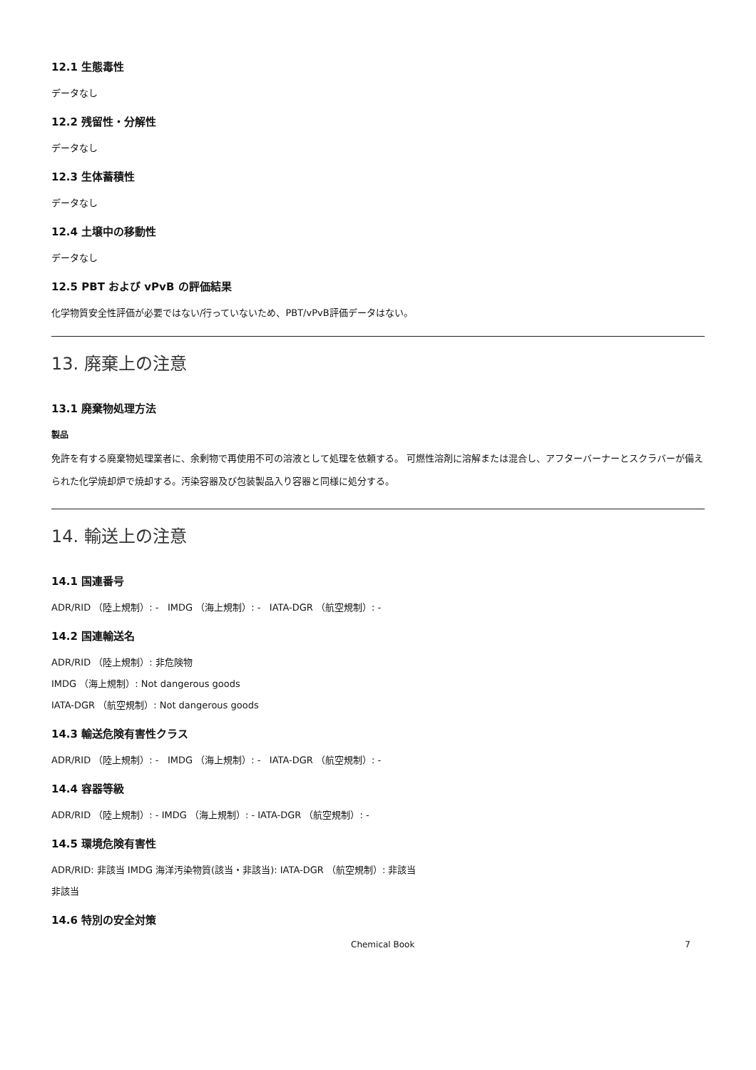12.1 生態毒性
データなし
12.2 残留性・分解性
データなし
12.3 生体蓄積性
データなし
12.4 土壌中の移動性
データなし
12.5 PBT および vPvB の評価結果
化学物質安全性評価が必要ではない/行っていないため、PBT/vPvB評価データはない。
13. 廃棄上の注意
13.1 廃棄物処理方法
製品
免許を有する廃棄物処理業者に、余剰物で再使用不可の溶液として処理を依頼する。 可燃性溶剤に溶解または混合し、アフターバーナーとスクラバーが備えられた化学焼却炉で焼却する。汚染容器及び包装製品入り容器と同様に処分する。
14. 輸送上の注意
14.1 国連番号
ADR/RID （陸上規制）: - IMDG （海上規制）: - IATA-DGR （航空規制）: -
14.2 国連輸送名
ADR/RID （陸上規制）: 非危険物
IMDG （海上規制）: Not dangerous goods
IATA-DGR （航空規制）: Not dangerous goods
14.3 輸送危険有害性クラス
ADR/RID （陸上規制）: - IMDG （海上規制）: - IATA-DGR （航空規制）: -
14.4 容器等級
ADR/RID （陸上規制）: - IMDG （海上規制）: - IATA-DGR （航空規制）: -
14.5 環境危険有害性
ADR/RID: 非該当 IMDG 海洋汚染物質(該当・非該当): IATA-DGR （航空規制）: 非該当
非該当
14.6 特別の安全対策
Chemical Book 7